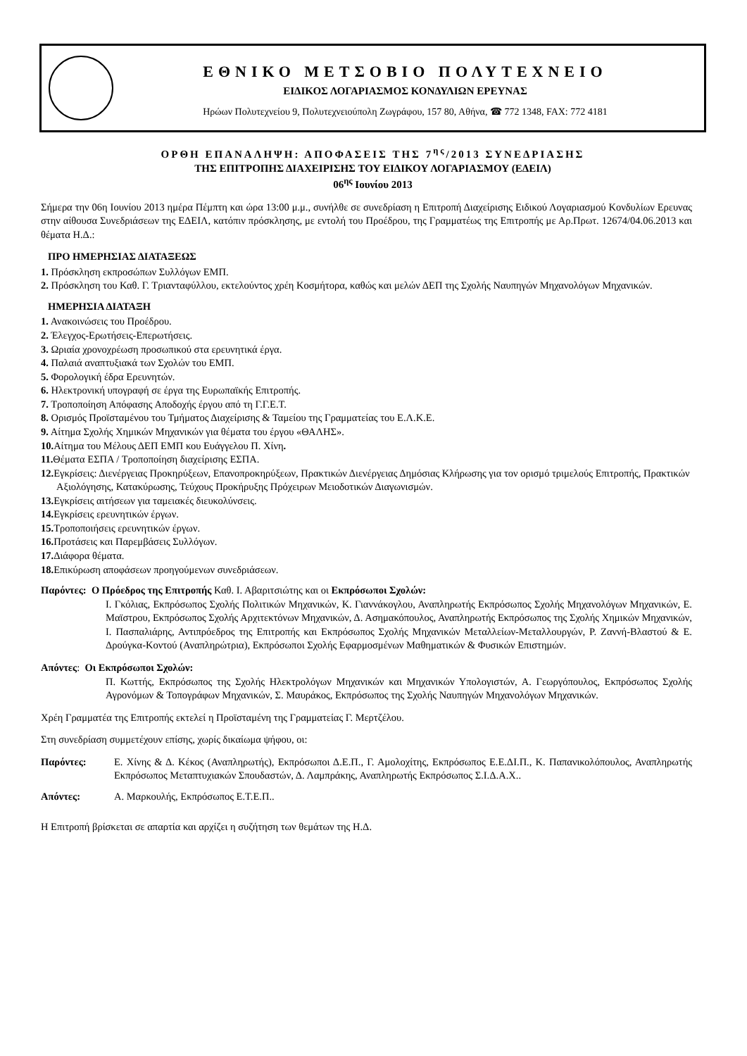ΕΘΝΙΚΟ ΜΕΤΣΟΒΙΟ ΠΟΛΥΤΕΧΝΕΙΟ
ΕΙΔΙΚΟΣ ΛΟΓΑΡΙΑΣΜΟΣ ΚΟΝΔΥΛΙΩΝ ΕΡΕΥΝΑΣ
Ηρώων Πολυτεχνείου 9, Πολυτεχνειούπολη Ζωγράφου, 157 80, Αθήνα, ☎ 772 1348, FAX: 772 4181
ΟΡΘΗ ΕΠΑΝΑΛΗΨΗ: ΑΠΟΦΑΣΕΙΣ ΤΗΣ 7<sup>ης</sup>/2013 ΣΥΝΕΔΡΙΑΣΗΣ
ΤΗΣ ΕΠΙΤΡΟΠΗΣ ΔΙΑΧΕΙΡΙΣΗΣ ΤΟΥ ΕΙΔΙΚΟΥ ΛΟΓΑΡΙΑΣΜΟΥ (ΕΔΕΙΛ)
06<sup>ης</sup> Ιουνίου 2013
Σήμερα την 06η Ιουνίου 2013 ημέρα Πέμπτη και ώρα 13:00 μ.μ., συνήλθε σε συνεδρίαση η Επιτροπή Διαχείρισης Ειδικού Λογαριασμού Κονδυλίων Ερευνας στην αίθουσα Συνεδριάσεων της ΕΔΕΙΛ, κατόπιν πρόσκλησης, με εντολή του Προέδρου, της Γραμματέως της Επιτροπής με Αρ.Πρωτ. 12674/04.06.2013 και θέματα Η.Δ.:
ΠΡΟ ΗΜΕΡΗΣΙΑΣ ΔΙΑΤΑΞΕΩΣ
1. Πρόσκληση εκπροσώπων Συλλόγων ΕΜΠ.
2. Πρόσκληση του Καθ. Γ. Τριανταφύλλου, εκτελούντος χρέη Κοσμήτορα, καθώς και μελών ΔΕΠ της Σχολής Ναυπηγών Μηχανολόγων Μηχανικών.
ΗΜΕΡΗΣΙΑ ΔΙΑΤΑΞΗ
1. Ανακοινώσεις του Προέδρου.
2. Έλεγχος-Ερωτήσεις-Επερωτήσεις.
3. Ωριαία χρονοχρέωση προσωπικού στα ερευνητικά έργα.
4. Παλαιά αναπτυξιακά των Σχολών του ΕΜΠ.
5. Φορολογική έδρα Ερευνητών.
6. Ηλεκτρονική υπογραφή σε έργα της Ευρωπαϊκής Επιτροπής.
7. Τροποποίηση Απόφασης Αποδοχής έργου από τη Γ.Γ.Ε.Τ.
8. Ορισμός Προϊσταμένου του Τμήματος Διαχείρισης & Ταμείου της Γραμματείας του Ε.Λ.Κ.Ε.
9. Αίτημα Σχολής Χημικών Μηχανικών για θέματα του έργου «ΘΑΛΗΣ».
10. Αίτημα του Μέλους ΔΕΠ ΕΜΠ κου Ευάγγελου Π. Χίνη.
11. Θέματα ΕΣΠΑ / Τροποποίηση διαχείρισης ΕΣΠΑ.
12. Εγκρίσεις: Διενέργειας Προκηρύξεων, Επανοπροκηρύξεων, Πρακτικών Διενέργειας Δημόσιας Κλήρωσης για τον ορισμό τριμελούς Επιτροπής, Πρακτικών Αξιολόγησης, Κατακύρωσης, Τεύχους Προκήρυξης Πρόχειρων Μειοδοτικών Διαγωνισμών.
13. Εγκρίσεις αιτήσεων για ταμειακές διευκολύνσεις.
14. Εγκρίσεις ερευνητικών έργων.
15. Τροποποιήσεις ερευνητικών έργων.
16. Προτάσεις και Παρεμβάσεις Συλλόγων.
17. Διάφορα θέματα.
18. Επικύρωση αποφάσεων προηγούμενων συνεδριάσεων.
Παρόντες: Ο Πρόεδρος της Επιτροπής Καθ. Ι. Αβαριτσιώτης και οι Εκπρόσωποι Σχολών:
Ι. Γκόλιας, Εκπρόσωπος Σχολής Πολιτικών Μηχανικών, Κ. Γιαννάκογλου, Αναπληρωτής Εκπρόσωπος Σχολής Μηχανολόγων Μηχανικών, Ε. Μαϊστρου, Εκπρόσωπος Σχολής Αρχιτεκτόνων Μηχανικών, Δ. Ασημακόπουλος, Αναπληρωτής Εκπρόσωπος της Σχολής Χημικών Μηχανικών, Ι. Πασπαλιάρης, Αντιπρόεδρος της Επιτροπής και Εκπρόσωπος Σχολής Μηχανικών Μεταλλείων-Μεταλλουργών, Ρ. Ζαννή-Βλαστού & Ε. Δρούγκα-Κοντού (Αναπληρώτρια), Εκπρόσωποι Σχολής Εφαρμοσμένων Μαθηματικών & Φυσικών Επιστημών.
Απόντες: Οι Εκπρόσωποι Σχολών:
Π. Κωττής, Εκπρόσωπος της Σχολής Ηλεκτρολόγων Μηχανικών και Μηχανικών Υπολογιστών, Α. Γεωργόπουλος, Εκπρόσωπος Σχολής Αγρονόμων & Τοπογράφων Μηχανικών, Σ. Μαυράκος, Εκπρόσωπος της Σχολής Ναυπηγών Μηχανολόγων Μηχανικών.
Χρέη Γραμματέα της Επιτροπής εκτελεί η Προϊσταμένη της Γραμματείας Γ. Μερτζέλου.
Στη συνεδρίαση συμμετέχουν επίσης, χωρίς δικαίωμα ψήφου, οι:
Παρόντες: Ε. Χίνης & Δ. Κέκος (Αναπληρωτής), Εκπρόσωποι Δ.Ε.Π., Γ. Αμολοχίτης, Εκπρόσωπος Ε.Ε.ΔΙ.Π., Κ. Παπανικολόπουλος, Αναπληρωτής Εκπρόσωπος Μεταπτυχιακών Σπουδαστών, Δ. Λαμπράκης, Αναπληρωτής Εκπρόσωπος Σ.Ι.Δ.Α.Χ..
Απόντες: Α. Μαρκουλής, Εκπρόσωπος Ε.Τ.Ε.Π..
Η Επιτροπή βρίσκεται σε απαρτία και αρχίζει η συζήτηση των θεμάτων της Η.Δ.